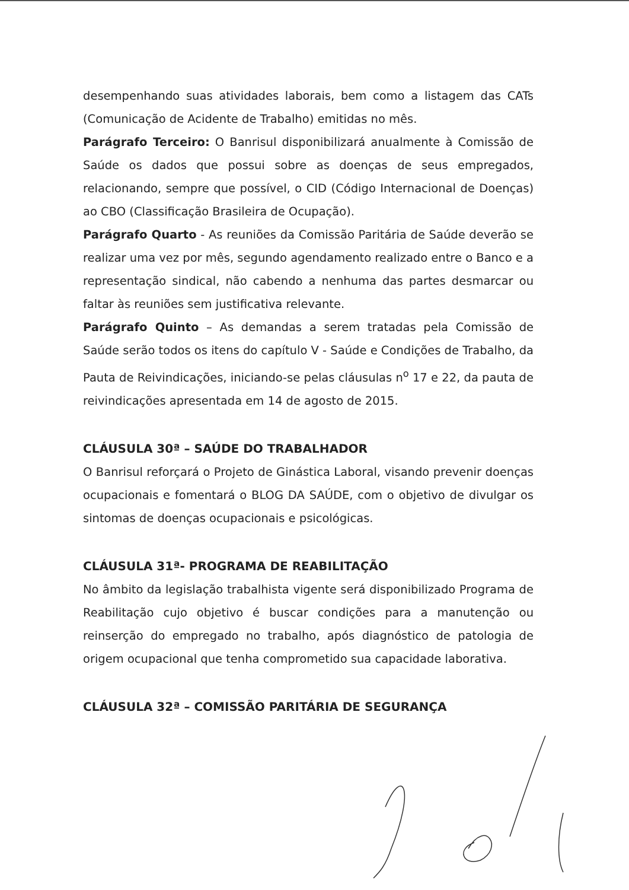desempenhando suas atividades laborais, bem como a listagem das CATs (Comunicação de Acidente de Trabalho) emitidas no mês.
Parágrafo Terceiro: O Banrisul disponibilizará anualmente à Comissão de Saúde os dados que possui sobre as doenças de seus empregados, relacionando, sempre que possível, o CID (Código Internacional de Doenças) ao CBO (Classificação Brasileira de Ocupação).
Parágrafo Quarto - As reuniões da Comissão Paritária de Saúde deverão se realizar uma vez por mês, segundo agendamento realizado entre o Banco e a representação sindical, não cabendo a nenhuma das partes desmarcar ou faltar às reuniões sem justificativa relevante.
Parágrafo Quinto – As demandas a serem tratadas pela Comissão de Saúde serão todos os itens do capítulo V - Saúde e Condições de Trabalho, da Pauta de Reivindicações, iniciando-se pelas cláusulas n<sup>o</sup> 17 e 22, da pauta de reivindicações apresentada em 14 de agosto de 2015.
CLÁUSULA 30ª – SAÚDE DO TRABALHADOR
O Banrisul reforçará o Projeto de Ginástica Laboral, visando prevenir doenças ocupacionais e fomentará o BLOG DA SAÚDE, com o objetivo de divulgar os sintomas de doenças ocupacionais e psicológicas.
CLÁUSULA 31ª- PROGRAMA DE REABILITAÇÃO
No âmbito da legislação trabalhista vigente será disponibilizado Programa de Reabilitação cujo objetivo é buscar condições para a manutenção ou reinserção do empregado no trabalho, após diagnóstico de patologia de origem ocupacional que tenha comprometido sua capacidade laborativa.
CLÁUSULA 32ª – COMISSÃO PARITÁRIA DE SEGURANÇA